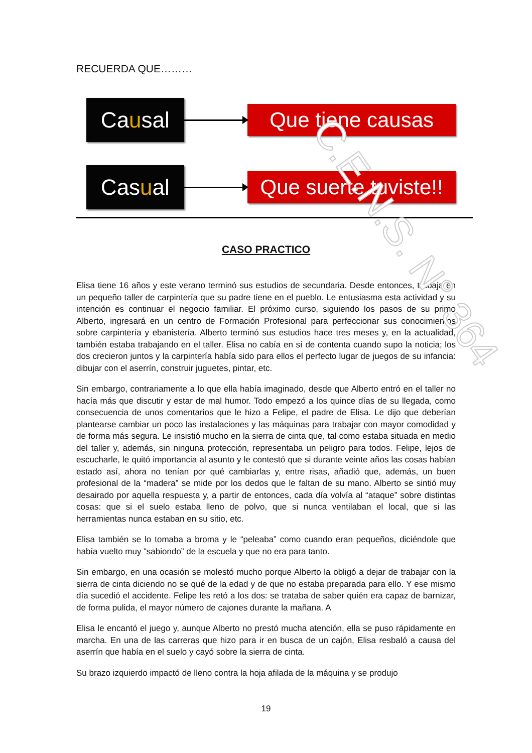RECUERDA QUE………
Ca u sal
Que tiene causas
Cas u al
Que suerte tuviste!!
CASO PRACTICO
Elisa tiene 16 años y este verano terminó sus estudios de secundaria. Desde entonces, trabaja en un pequeño taller de carpintería que su padre tiene en el pueblo. Le entusiasma esta actividad y su intención es continuar el negocio familiar. El próximo curso, siguiendo los pasos de su primo Alberto, ingresará en un centro de Formación Profesional para perfeccionar sus conocimientos sobre carpintería y ebanistería. Alberto terminó sus estudios hace tres meses y, en la actualidad, también estaba trabajando en el taller. Elisa no cabía en sí de contenta cuando supo la noticia; los dos crecieron juntos y la carpintería había sido para ellos el perfecto lugar de juegos de su infancia: dibujar con el aserrín, construir juguetes, pintar, etc.
Sin embargo, contrariamente a lo que ella había imaginado, desde que Alberto entró en el taller no hacía más que discutir y estar de mal humor. Todo empezó a los quince días de su llegada, como consecuencia de unos comentarios que le hizo a Felipe, el padre de Elisa. Le dijo que deberían plantearse cambiar un poco las instalaciones y las máquinas para trabajar con mayor comodidad y de forma más segura. Le insistió mucho en la sierra de cinta que, tal como estaba situada en medio del taller y, además, sin ninguna protección, representaba un peligro para todos. Felipe, lejos de escucharle, le quitó importancia al asunto y le contestó que si durante veinte años las cosas habían estado así, ahora no tenían por qué cambiarlas y, entre risas, añadió que, además, un buen profesional de la “madera” se mide por los dedos que le faltan de su mano. Alberto se sintió muy desairado por aquella respuesta y, a partir de entonces, cada día volvía al “ataque” sobre distintas cosas: que si el suelo estaba lleno de polvo, que si nunca ventilaban el local, que si las herramientas nunca estaban en su sitio, etc.
Elisa también se lo tomaba a broma y le “peleaba” como cuando eran pequeños, diciéndole que había vuelto muy “sabiondo” de la escuela y que no era para tanto.
Sin embargo, en una ocasión se molestó mucho porque Alberto la obligó a dejar de trabajar con la sierra de cinta diciendo no se qué de la edad y de que no estaba preparada para ello. Y ese mismo día sucedió el accidente. Felipe les retó a los dos: se trataba de saber quién era capaz de barnizar, de forma pulida, el mayor número de cajones durante la mañana. A
Elisa le encantó el juego y, aunque Alberto no prestó mucha atención, ella se puso rápidamente en marcha. En una de las carreras que hizo para ir en busca de un cajón, Elisa resbaló a causa del aserrín que había en el suelo y cayó sobre la sierra de cinta.
Su brazo izquierdo impactó de lleno contra la hoja afilada de la máquina y se produjo
19
C.E.N.S. N° 364